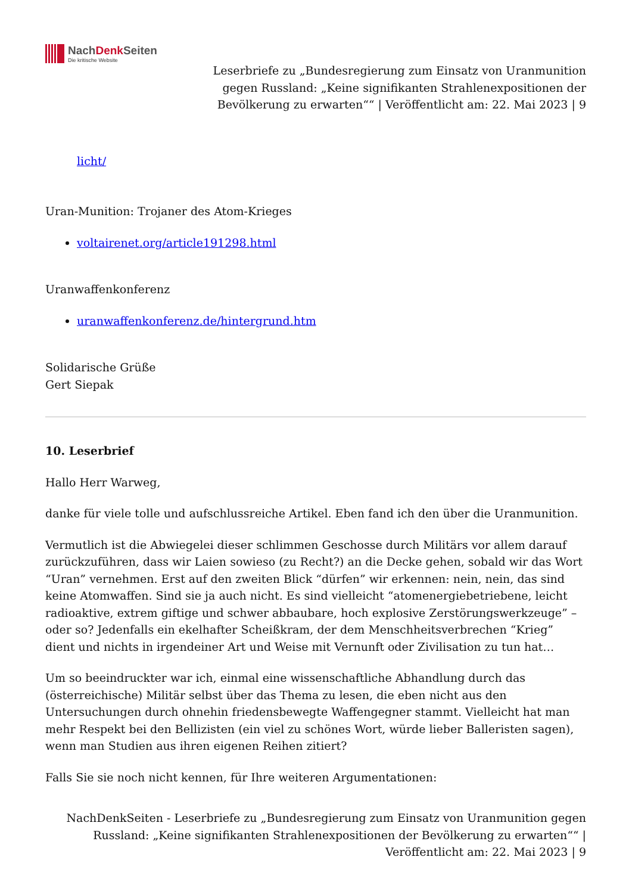NachDenk Seiten
Die kritische Website
Leserbriefe zu „Bundesregierung zum Einsatz von Uranmunition gegen Russland: „Keine signifikanten Strahlenexpositionen der Bevölkerung zu erwarten““ | Veröffentlicht am: 22. Mai 2023 | 9
licht/
Uran-Munition: Trojaner des Atom-Krieges
voltairenet.org/article191298.html
Uranwaffenkonferenz
uranwaffenkonferenz.de/hintergrund.htm
Solidarische Grüße
Gert Siepak
10. Leserbrief
Hallo Herr Warweg,
danke für viele tolle und aufschlussreiche Artikel. Eben fand ich den über die Uranmunition.
Vermutlich ist die Abwiegelei dieser schlimmen Geschosse durch Militärs vor allem darauf zurückzuführen, dass wir Laien sowieso (zu Recht?) an die Decke gehen, sobald wir das Wort “Uran” vernehmen. Erst auf den zweiten Blick “dürfen” wir erkennen: nein, nein, das sind keine Atomwaffen. Sind sie ja auch nicht. Es sind vielleicht “atomenergiebetriebene, leicht radioaktive, extrem giftige und schwer abbaubare, hoch explosive Zerstörungswerkzeuge” – oder so? Jedenfalls ein ekelhafter Scheißkram, der dem Menschheitsverbrechen “Krieg” dient und nichts in irgendeiner Art und Weise mit Vernunft oder Zivilisation zu tun hat…
Um so beeindruckter war ich, einmal eine wissenschaftliche Abhandlung durch das (österreichische) Militär selbst über das Thema zu lesen, die eben nicht aus den Untersuchungen durch ohnehin friedensbewegte Waffengegner stammt. Vielleicht hat man mehr Respekt bei den Bellizisten (ein viel zu schönes Wort, würde lieber Balleristen sagen), wenn man Studien aus ihren eigenen Reihen zitiert?
Falls Sie sie noch nicht kennen, für Ihre weiteren Argumentationen:
NachDenkSeiten - Leserbriefe zu „Bundesregierung zum Einsatz von Uranmunition gegen Russland: „Keine signifikanten Strahlenexpositionen der Bevölkerung zu erwarten““ | Veröffentlicht am: 22. Mai 2023 | 9